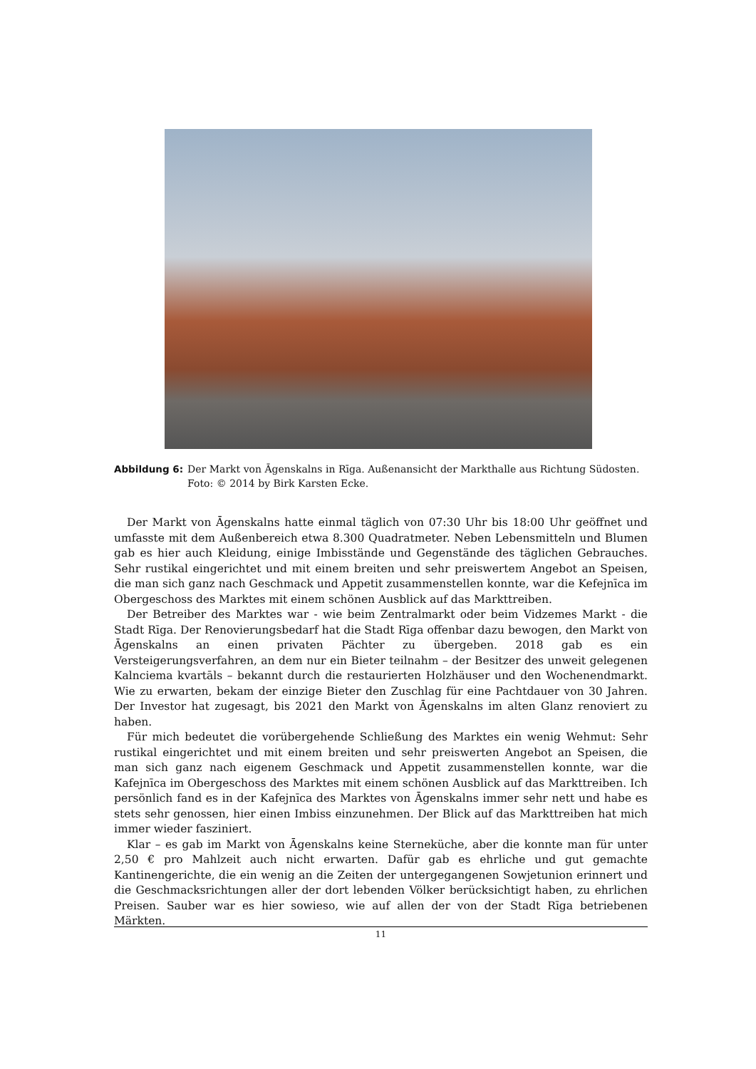Abbildung 6: Der Markt von Āgenskalns in Rīga. Außenansicht der Markthalle aus Richtung Südosten. Foto: © 2014 by Birk Karsten Ecke.
Der Markt von Āgenskalns hatte einmal täglich von 07:30 Uhr bis 18:00 Uhr geöffnet und umfasste mit dem Außenbereich etwa 8.300 Quadratmeter. Neben Lebensmitteln und Blumen gab es hier auch Kleidung, einige Imbisstände und Gegenstände des täglichen Gebrauches. Sehr rustikal eingerichtet und mit einem breiten und sehr preiswertem Angebot an Speisen, die man sich ganz nach Geschmack und Appetit zusammenstellen konnte, war die Kefejnīca im Obergeschoss des Marktes mit einem schönen Ausblick auf das Markttreiben.
Der Betreiber des Marktes war - wie beim Zentralmarkt oder beim Vidzemes Markt - die Stadt Rīga. Der Renovierungsbedarf hat die Stadt Rīga offenbar dazu bewogen, den Markt von Āgenskalns an einen privaten Pächter zu übergeben. 2018 gab es ein Versteigerungsverfahren, an dem nur ein Bieter teilnahm – der Besitzer des unweit gelegenen Kalnciema kvartāls – bekannt durch die restaurierten Holzhäuser und den Wochenendmarkt. Wie zu erwarten, bekam der einzige Bieter den Zuschlag für eine Pachtdauer von 30 Jahren. Der Investor hat zugesagt, bis 2021 den Markt von Āgenskalns im alten Glanz renoviert zu haben.
Für mich bedeutet die vorübergehende Schließung des Marktes ein wenig Wehmut: Sehr rustikal eingerichtet und mit einem breiten und sehr preiswerten Angebot an Speisen, die man sich ganz nach eigenem Geschmack und Appetit zusammenstellen konnte, war die Kafejnīca im Obergeschoss des Marktes mit einem schönen Ausblick auf das Markttreiben. Ich persönlich fand es in der Kafejnīca des Marktes von Āgenskalns immer sehr nett und habe es stets sehr genossen, hier einen Imbiss einzunehmen. Der Blick auf das Markttreiben hat mich immer wieder fasziniert.
Klar – es gab im Markt von Āgenskalns keine Sterneküche, aber die konnte man für unter 2,50 € pro Mahlzeit auch nicht erwarten. Dafür gab es ehrliche und gut gemachte Kantinengerichte, die ein wenig an die Zeiten der untergegangenen Sowjetunion erinnert und die Geschmacksrichtungen aller der dort lebenden Völker berücksichtigt haben, zu ehrlichen Preisen. Sauber war es hier sowieso, wie auf allen der von der Stadt Rīga betriebenen Märkten.
11